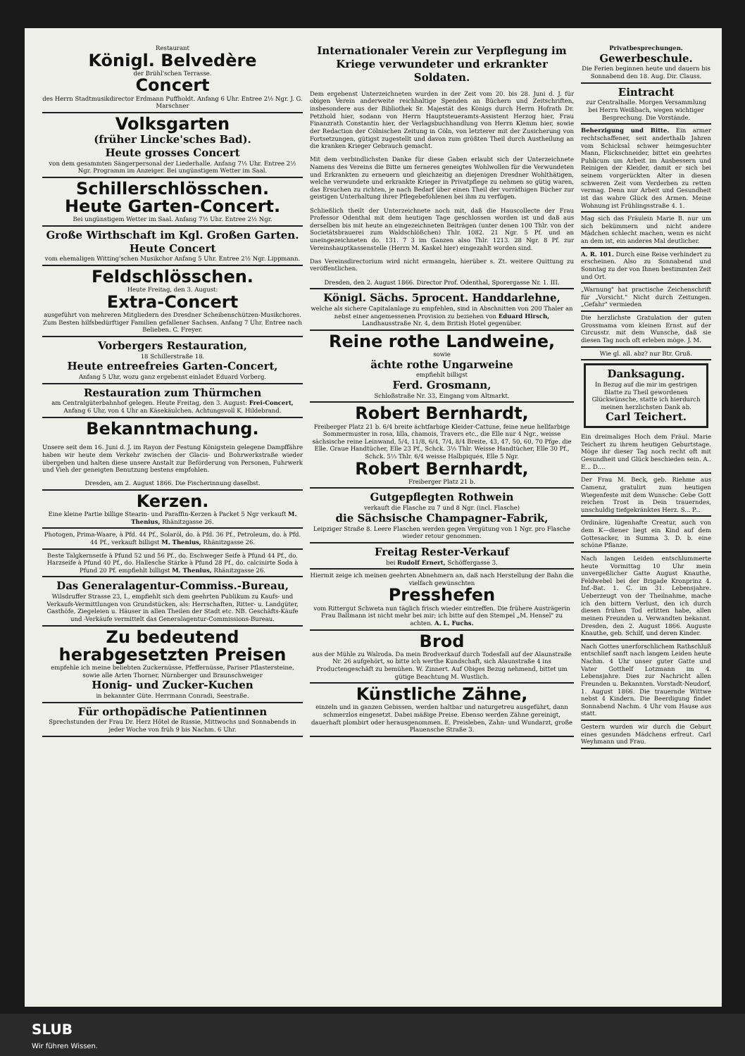Restaurant
Königl. Belvedère
der Brühl'schen Terrasse.
Concert
des Herrn Stadtmusikdirector Erdmann Puffholdt. Anfang 6 Uhr. Entree 2½ Ngr. J. G. Marschner
Volksgarten
(früher Lincke'sches Bad).
Heute grosses Concert
von dem gesammten Sängerpersonal der Liederhalle. Anfang 7½ Uhr. Entree 2½ Ngr. Programm im Anzeiger. Bei ungünstigem Wetter im Saal.
Schillerschlösschen.
Heute Garten-Concert.
Bei ungünstigem Wetter im Saal. Anfang 7½ Uhr. Entree 2½ Ngr.
Große Wirthschaft im Kgl. Großen Garten.
Heute Concert
vom ehemaligen Witting'schen Musikchor Anfang 5 Uhr. Entree 2½ Ngr. Lippmann.
Feldschlösschen.
Heute Freitag, den 3. August:
Extra-Concert
ausgeführt von mehreren Mitgliedern des Dresdner Scheibenschützen-Musikchores. Zum Besten hilfsbedürftiger Familien gefallener Sachsen. Anfang 7 Uhr. Entree nach Belieben. C. Freyer.
Vorbergers Restauration,
18 Schillerstraße 18.
Heute entreefreies Garten-Concert,
Anfang 5 Uhr, wozu ganz ergebenst einladet Eduard Vorberg.
Restauration zum Thürmchen
am Centralgüterbahnhof gelegen. Heute Freitag, den 3. August: Frei-Concert, Anfang 6 Uhr, von 4 Uhr an Käsekäulchen. Achtungsvoll K. Hildebrand.
Bekanntmachung.
Unsere seit dem 16. Juni d. J. im Rayon der Festung Königstein gelegene Dampffähre haben wir heute dem Verkehr zwischen der Glacis- und Bohrwerkstraße wieder übergeben und halten diese unsere Anstalt zur Beförderung von Personen, Fuhrwerk und Vieh der geneigten Benutzung bestens empfohlen.
Dresden, am 2. August 1866. Die Fischerinnung daselbst.
Kerzen.
Eine kleine Partie billige Stearin- und Paraffin-Kerzen à Packet 5 Ngr verkauft M. Thenius, Rhänitzgasse 26.
Photogen, Prima-Waare, à Pfd. 44 Pf., Solaröl, do. à Pfd. 36 Pf., Petroleum, do. à Pfd. 44 Pf., verkauft billigst M. Thenius, Rhänitzgasse 26.
Beste Talgkernseife à Pfund 52 und 56 Pf., do. Eschweger Seife à Pfund 44 Pf., do. Harzseife à Pfund 40 Pf., do. Hallesche Stärke à Pfund 28 Pf., do. calcinirte Soda à Pfund 20 Pf. empfiehlt billigst M. Thenius, Rhänitzgasse 26.
Das Generalagentur-Commiss.-Bureau,
Wilsdruffer Strasse 23, I., empfiehlt sich dem geehrten Publikum zu Kaufs- und Verkaufs-Vermittlungen von Grundstücken, als: Herrschaften, Ritter- u. Landgüter, Gasthöfe, Ziegeleien u. Häuser in allen Theilen der Stadt etc. NB. Geschäfts-Käufe und -Verkäufe vermittelt das Generalagentur-Commissions-Bureau.
Zu bedeutend herabgesetzten Preisen
empfehle ich meine beliebten Zuckernüsse, Pfeffernüsse, Pariser Pflastersteine, sowie alle Arten Thorner, Nürnberger und Braunschweiger
Honig- und Zucker-Kuchen
in bekannter Güte. Herrmann Conradi, Seestraße.
Für orthopädische Patientinnen
Sprechstunden der Frau Dr. Herz Hôtel de Russie, Mittwochs und Sonnabends in jeder Woche von früh 9 bis Nachm. 6 Uhr.
Internationaler Verein zur Verpflegung im Kriege verwundeter und erkrankter Soldaten.
Dem ergebenst Unterzeichneten wurden in der Zeit vom 20. bis 28. Juni d. J. für obigen Verein anderweite reichhaltige Spenden an Büchern und Zeitschriften, insbesondere aus der Bibliothek Sr. Majestät des Königs durch Herrn Hofrath Dr. Petzhold hier, sodann von Herrn Hauptsteueramts-Assistent Herzog hier, Frau Finanzrath Constantin hier, der Verlagsbuchhandlung von Herrn Klemm hier, sowie der Redaction der Cölnischen Zeitung in Cöln, von letzterer mit der Zusicherung von Fortsetzungen, gütigst zugestellt und davon zum größten Theil durch Austheilung an die kranken Krieger Gebrauch gemacht.
Mit dem verbindlichsten Danke für diese Gaben erlaubt sich der Unterzeichnete Namens des Vereins die Bitte um ferneres geneigtes Wohlwollen für die Verwundeten und Erkrankten zu erneuern und gleichzeitig an diejenigen Dresdner Wohlthätigen, welche verwundete und erkrankte Krieger in Privatpflege zu nehmen so gütig waren, das Ersuchen zu richten, je nach Bedarf über einen Theil der vorräthigen Bücher zur geistigen Unterhaltung ihrer Pflegebefohlenen bei ihm zu verfügen.
Schließlich theilt der Unterzeichnete noch mit, daß die Hauscollecte der Frau Professor Odenthal mit dem heutigen Tage geschlossen worden ist und daß aus derselben bis mit heute an eingezeichneten Beiträgen (unter denen 100 Thlr. von der Societätsbrauerei zum Waldschlößchen) Thlr. 1082. 21 Ngr. 5 Pf. und an uneingezeichneten do. 131. 7 3 im Ganzen also Thlr. 1213. 28 Ngr. 8 Pf. zur Vereinshauptkassenstelle (Herrn M. Kaskel hier) eingezahlt worden sind.
Das Vereinsdirectorium wird nicht ermangeln, hierüber s. Zt. weitere Quittung zu veröffentlichen.
Dresden, den 2. August 1866. Director Prof. Odenthal, Sporergasse Nr. 1. III.
Königl. Sächs. 5procent. Handdarlehne,
welche als sichere Capitalanlage zu empfehlen, sind in Abschnitten von 200 Thaler an nebst einer angemessenen Provision zu beziehen von Eduard Hirsch, Landhausstraße Nr. 4, dem British Hotel gegenüber.
Reine rothe Landweine,
sowie
ächte rothe Ungarweine
empfiehlt billigst
Ferd. Grosmann,
Schloßstraße Nr. 33, Eingang vom Altmarkt.
Robert Bernhardt,
Freiberger Platz 21 b. 6/4 breite ächtfarbige Kleider-Cattune, feine neue hellfarbige Sommermuster in rosa, lilla, chamois, Travers etc., die Elle nur 4 Ngr., weisse sächsische reine Leinwand, 5/4, 11/8, 6/4, 7/4, 8/4 Breite, 43, 47, 50, 60, 70 Pfge. die Elle. Graue Handtücher, Elle 23 Pf., Schck. 3⅓ Thlr. Weisse Handtücher, Elle 30 Pf., Schck. 5⅓ Thlr. 6/4 weisse Halbpiqués, Elle 5 Ngr.
Robert Bernhardt,
Freiberger Platz 21 b.
Gutgepflegten Rothwein
verkauft die Flasche zu 7 und 8 Ngr. (incl. Flasche)
die Sächsische Champagner-Fabrik,
Leipziger Straße 8. Leere Flaschen werden gegen Vergütung von 1 Ngr. pro Flasche wieder retour genommen.
Freitag Rester-Verkauf
bei Rudolf Ernert, Schöffergasse 3.
Hiermit zeige ich meinen geehrten Abnehmern an, daß nach Herstellung der Bahn die vielfach gewünschten
Presshefen
vom Rittergut Schweta nun täglich frisch wieder eintreffen. Die frühere Austrägerin Frau Ballmann ist nicht mehr bei mir; ich bitte auf den Stempel „M. Hensel" zu achten. A. L. Fuchs.
Brod
aus der Mühle zu Walroda. Da mein Brodverkauf durch Todesfall auf der Alaunstraße Nr. 26 aufgehört, so bitte ich werthe Kundschaft, sich Alaunstraße 4 ins Productengeschäft zu bemühen. W. Zinnert. Auf Obiges Bezug nehmend, bittet um gütige Beachtung M. Wustlich.
Künstliche Zähne,
einzeln und in ganzen Gebissen, werden haltbar und naturgetreu ausgeführt, dann schmerzlos eingesetzt. Dabei mäßige Preise. Ebenso werden Zähne gereinigt, dauerhaft plombirt oder herausgenommen. E. Preisleben, Zahn- und Wundarzt, große Plauensche Straße 3.
Privatbesprechungen.
Gewerbeschule.
Die Ferien beginnen heute und dauern bis Sonnabend den 18. Aug. Dir. Clauss.
Eintracht
zur Centralhalle. Morgen Versammlung bei Herrn Weißbach, wegen wichtiger Besprechung. Die Vorstände.
Beherzigung und Bitte. Ein armer rechtschaffener, seit anderthalb Jahren vom Schicksal schwer heimgesuchter Mann, Flickschneider, bittet ein geehrtes Publicum um Arbeit im Ausbessern und Reinigen der Kleider, damit er sich bei seinem vorgerückten Alter in diesen schweren Zeit vom Verderben zu retten vermag. Denn nur Arbeit und Gesundheit ist das wahre Glück des Armen. Meine Wohnung ist Frühlingsstraße 4. 1.
Mag sich das Fräulein Marie B. nur um sich bekümmern und nicht andere Mädchen schlecht machen, wenn es nicht an dem ist, ein anderes Mal deutlicher.
A. R. 101. Durch eine Reise verhindert zu erscheinen. Also zu Sonnabend und Sonntag zu der von Ihnen bestimmten Zeit und Ort.
„Warnung" hat practische Zeichenschrift für „Vorsicht." Nicht durch Zeitungen. „Gefahr" vermieden
Die herzlichste Gratulation der guten Grossmama vom kleinen Ernst auf der Circusstr. mit dem Wunsche, daß sie diesen Tag noch oft erleben möge. J. M.
Wie gl. all. abz? nur Btr. Gruß.
Danksagung.
In Bezug auf die mir im gestrigen Blatte zu Theil gewordenen Glückwünsche, statte ich hierdurch meinen herzlichsten Dank ab.
Carl Teichert.
Ein dreimaliges Hoch dem Fräul. Marie Teichert zu ihrem heutigen Geburtstage. Möge ihr dieser Tag noch recht oft mit Gesundheit und Glück beschieden sein. A.. E... D....
Der Frau M. Beck, geb. Riehme aus Camenz, gratulirt zum heutigen Wiegenfeste mit dem Wunsche: Gebe Gott reichen Trost in Dein trauerndes, unschuldig tiefgekränktes Herz. S... P...
Ordinäre, lügenhafte Creatur, auch von dem K—diener liegt ein Kind auf dem Gottesacker, in Summa 3. D. b. eine schöne Pflanze.
Nach langen Leiden entschlummerte heute Vormittag 10 Uhr mein unvergeßlicher Gatte August Knauthe, Feldwebel bei der Brigade Kronprinz 4. Inf.-Bat. 1. C. im 31. Lebensjahre. Ueberzeugt von der Theilnahme, mache ich den bittern Verlust, den ich durch diesen frühen Tod erlitten habe, allen meinen Freunden u. Verwandten bekannt. Dresden, den 2. August 1866. Auguste Knauthe, geb. Schilf, und deren Kinder.
Nach Gottes unerforschlichem Rathschluß entschlief sanft nach langem Leiden heute Nachm. 4 Uhr unser guter Gatte und Vater Gotthelf Lotzmann im 4. Lebensjahre. Dies zur Nachricht allen Freunden u. Bekannten. Vorstadt-Neudorf, 1. August 1866. Die trauernde Wittwe nebst 4 Kindern. Die Beerdigung findet Sonnabend Nachm. 4 Uhr vom Hause aus statt.
Gestern wurden wir durch die Geburt eines gesunden Mädchens erfreut. Carl Weyhmann und Frau.
SLUB
Wir führen Wissen.